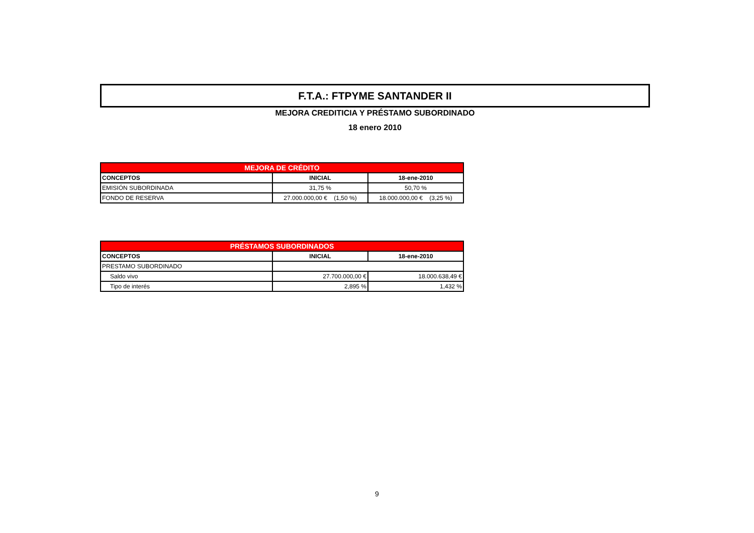F.T.A.: FTPYME SANTANDER II
MEJORA CREDITICIA Y PRÉSTAMO SUBORDINADO
18 enero 2010
| MEJORA DE CRÉDITO | | |
| --- | --- | --- |
| CONCEPTOS | INICIAL | 18-ene-2010 |
| EMISIÓN SUBORDINADA | 31,75 % | 50,70 % |
| FONDO DE RESERVA | 27.000.000,00 € (1,50 %) | 18.000.000,00 € (3,25 %) |
| PRÉSTAMOS SUBORDINADOS | | |
| --- | --- | --- |
| CONCEPTOS | INICIAL | 18-ene-2010 |
| PRESTAMO SUBORDINADO | | |
| Saldo vivo | 27.700.000,00 € | 18.000.638,49 € |
| Tipo de interés | 2,895 % | 1,432 % |
9